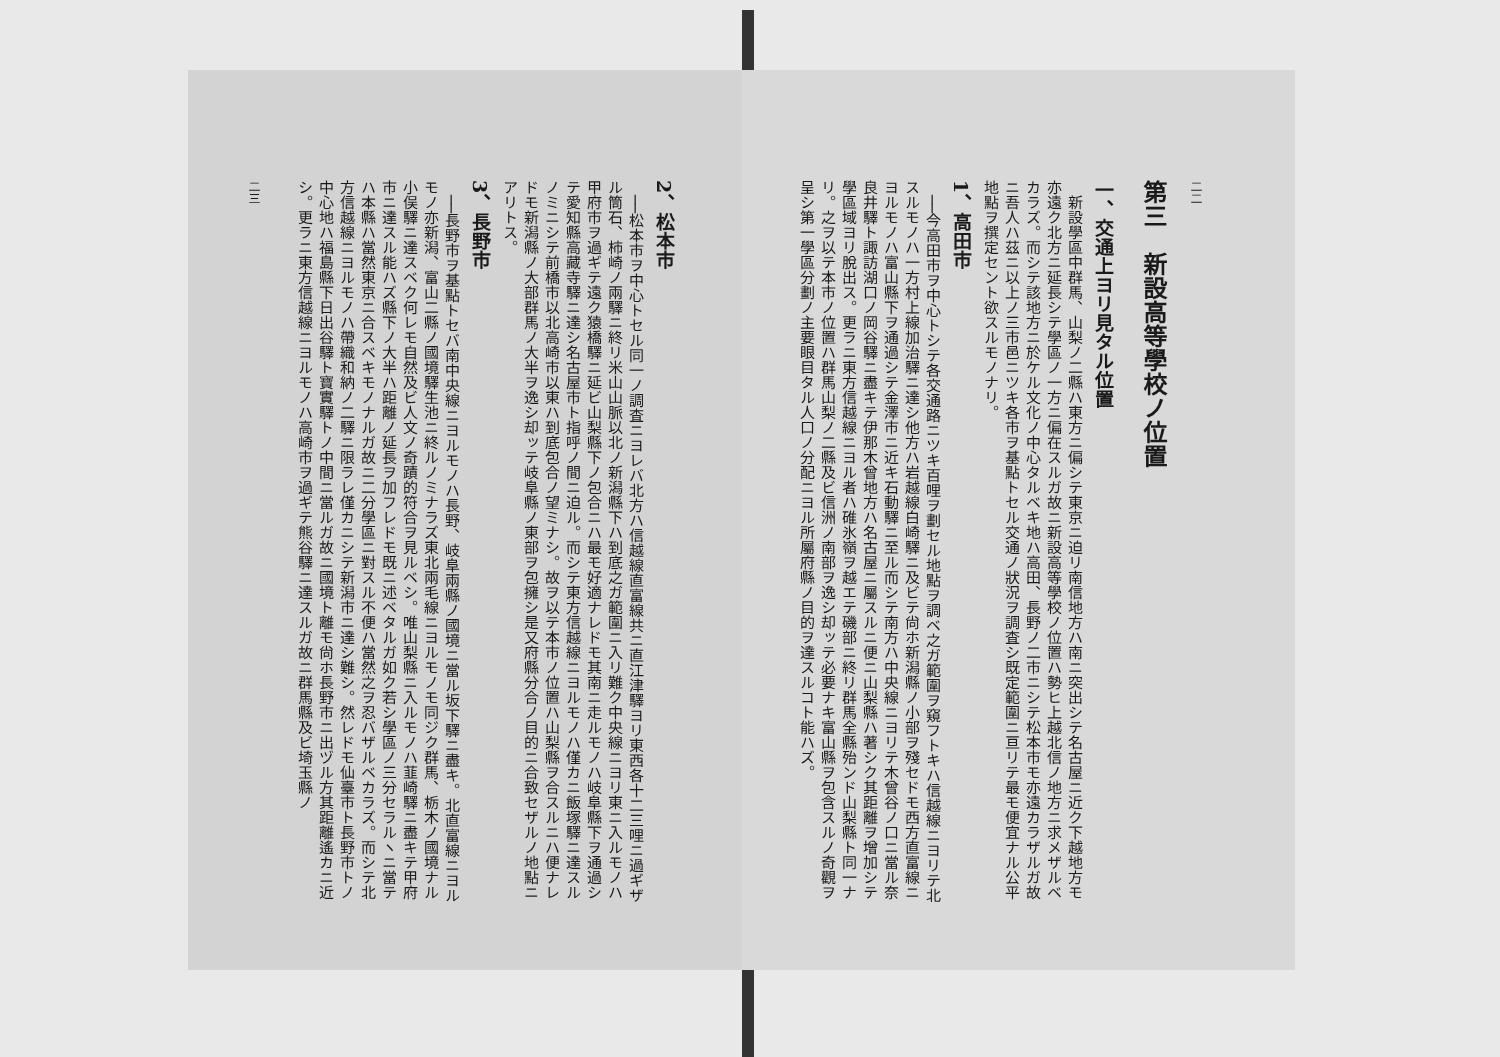二二
第三　新設高等學校ノ位置
一、交通上ヨリ見タル位置
新設學區中群馬、山梨ノ二縣ハ東方ニ偏シテ東京ニ迫リ南信地方ハ南ニ突出シテ名古屋ニ近ク下越地方モ亦遠ク北方ニ延長シテ學區ノ一方ニ偏在スルガ故ニ新設高等學校ノ位置ハ勢ヒ上越北信ノ地方ニ求メザルベカラズ。而シテ該地方ニ於ケル文化ノ中心タルベキ地ハ高田、長野ノ二市ニシテ松本市モ亦遠カラザルガ故ニ吾人ハ茲ニ以上ノ三市邑ニツキ各市ヲ基點トセル交通ノ狀況ヲ調査シ既定範圍ニ亘リテ最モ便宜ナル公平地點ヲ撰定セント欲スルモノナリ。
1、高田市
──今高田市ヲ中心トシテ各交通路ニツキ百哩ヲ劃セル地點ヲ調ベ之ガ範圍ヲ窺フトキハ信越線ニヨリテ北スルモノハ一方村上線加治驛ニ達シ他方ハ岩越線白崎驛ニ及ビテ尙ホ新潟縣ノ小部ヲ殘セドモ西方直富線ニヨルモノハ富山縣下ヲ通過シテ金澤市ニ近キ石動驛ニ至ル而シテ南方ハ中央線ニヨリテ木曾谷ノ口ニ當ル奈良井驛ト諏訪湖口ノ岡谷驛ニ盡キテ伊那木曾地方ハ名古屋ニ屬スルニ便ニ山梨縣ハ著シク其距離ヲ增加シテ學區域ヨリ脫出ス。更ラニ東方信越線ニヨル者ハ碓氷嶺ヲ越エテ磯部ニ終リ群馬全縣殆ンド山梨縣ト同一ナリ。之ヲ以テ本市ノ位置ハ群馬山梨ノ二縣及ビ信洲ノ南部ヲ逸シ却ッテ必要ナキ富山縣ヲ包含スルノ奇觀ヲ呈シ第一學區分劃ノ主要眼目タル人口ノ分配ニヨル所屬府縣ノ目的ヲ達スルコト能ハズ。
2、松本市
──松本市ヲ中心トセル同一ノ調査ニヨレバ北方ハ信越線直富線共ニ直江津驛ヨリ東西各十二三哩ニ過ギザル筒石、柿崎ノ兩驛ニ終リ米山山脈以北ノ新潟縣下ハ到底之ガ範圍ニ入リ難ク中央線ニヨリ東ニ入ルモノハ甲府市ヲ過ギテ遠ク猿橋驛ニ延ビ山梨縣下ノ包合ニハ最モ好適ナレドモ其南ニ走ルモノハ岐阜縣下ヲ通過シテ愛知縣高藏寺驛ニ達シ名古屋市ト指呼ノ間ニ迫ル。而シテ東方信越線ニヨルモノハ僅カニ飯塚驛ニ達スルノミニシテ前橋市以北高崎市以東ハ到底包合ノ望ミナシ。故ヲ以テ本市ノ位置ハ山梨縣ヲ合スルニハ便ナレドモ新潟縣ノ大部群馬ノ大半ヲ逸シ却ッテ岐阜縣ノ東部ヲ包擁シ是又府縣分合ノ目的ニ合致セザルノ地點ニアリトス。
3、長野市
──長野市ヲ基點トセバ南中央線ニヨルモノハ長野、岐阜兩縣ノ國境ニ當ル坂下驛ニ盡キ。北直富線ニヨルモノ亦新潟、富山二縣ノ國境驛生池ニ終ルノミナラズ東北兩毛線ニヨルモノモ同ジク群馬、栃木ノ國境ナル小俣驛ニ達スベク何レモ自然及ビ人文ノ奇蹟的符合ヲ見ルベシ。唯山梨縣ニ入ルモノハ韮崎驛ニ盡キテ甲府市ニ達スル能ハズ縣下ノ大半ハ距離ノ延長ヲ加フレドモ既ニ述ベタルガ如ク若シ學區ノ三分セラルヽニ當テハ本縣ハ當然東京ニ合スベキモノナルガ故ニ二分學區ニ對スル不便ハ當然之ヲ忍バザルベカラズ。而シテ北方信越線ニヨルモノハ帶織和納ノ二驛ニ限ラレ僅カニシテ新潟市ニ達シ難シ。然レドモ仙臺市ト長野市トノ中心地ハ福島縣下日出谷驛ト寶實驛トノ中間ニ當ルガ故ニ國境ト離モ尙ホ長野市ニ出ヅル方其距離遙カニ近シ。更ラニ東方信越線ニヨルモノハ高崎市ヲ過ギテ熊谷驛ニ達スルガ故ニ群馬縣及ビ埼玉縣ノ
二三